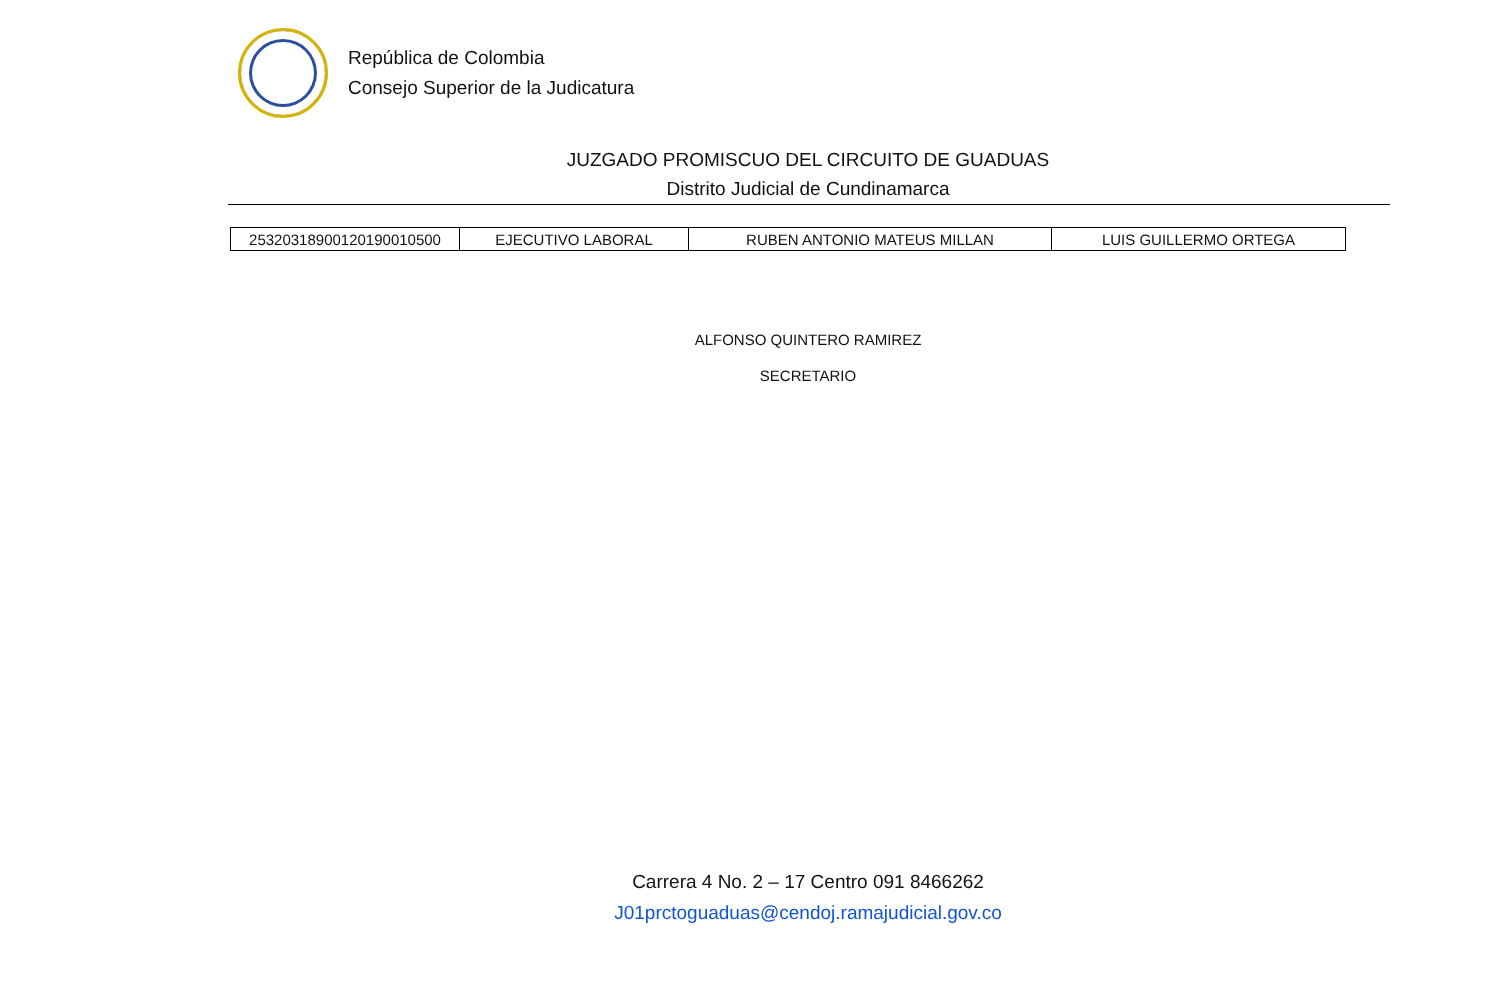República de Colombia
Consejo Superior de la Judicatura
JUZGADO PROMISCUO DEL CIRCUITO DE GUADUAS
Distrito Judicial de Cundinamarca
| 25320318900120190010500 | EJECUTIVO LABORAL | RUBEN ANTONIO MATEUS MILLAN | LUIS GUILLERMO ORTEGA |
ALFONSO QUINTERO RAMIREZ
SECRETARIO
Carrera 4 No. 2 – 17 Centro 091 8466262
J01prctoguaduas@cendoj.ramajudicial.gov.co